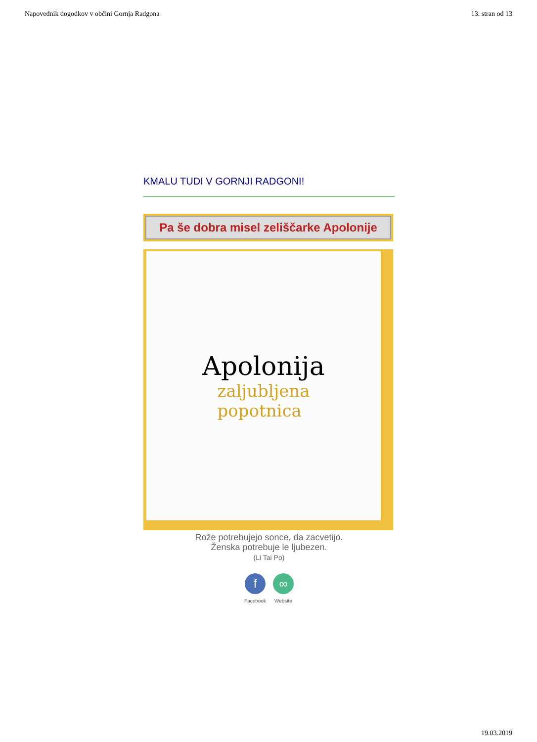Napovednik dogodkov v občini Gornja Radgona 13. stran od 13
KMALU TUDI V GORNJI RADGONI!
Pa še dobra misel zeliščarke Apolonije
Apolonija
zaljubljena
popotnica
Rože potrebujejo sonce, da zacvetijo.
Ženska potrebuje le ljubezen.
(Li Tai Po)
f
Facebook
∞
Website
19.03.2019